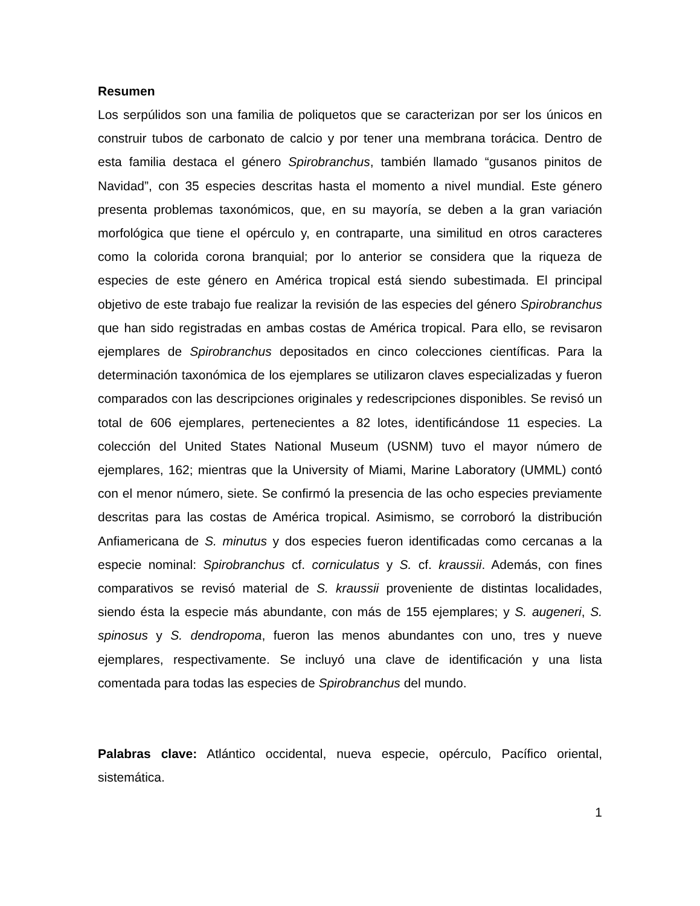Resumen
Los serpúlidos son una familia de poliquetos que se caracterizan por ser los únicos en construir tubos de carbonato de calcio y por tener una membrana torácica. Dentro de esta familia destaca el género Spirobranchus, también llamado “gusanos pinitos de Navidad”, con 35 especies descritas hasta el momento a nivel mundial. Este género presenta problemas taxonómicos, que, en su mayoría, se deben a la gran variación morfológica que tiene el opérculo y, en contraparte, una similitud en otros caracteres como la colorida corona branquial; por lo anterior se considera que la riqueza de especies de este género en América tropical está siendo subestimada. El principal objetivo de este trabajo fue realizar la revisión de las especies del género Spirobranchus que han sido registradas en ambas costas de América tropical. Para ello, se revisaron ejemplares de Spirobranchus depositados en cinco colecciones científicas. Para la determinación taxonómica de los ejemplares se utilizaron claves especializadas y fueron comparados con las descripciones originales y redescripciones disponibles. Se revisó un total de 606 ejemplares, pertenecientes a 82 lotes, identificándose 11 especies. La colección del United States National Museum (USNM) tuvo el mayor número de ejemplares, 162; mientras que la University of Miami, Marine Laboratory (UMML) contó con el menor número, siete. Se confirmó la presencia de las ocho especies previamente descritas para las costas de América tropical. Asimismo, se corroboró la distribución Anfiamericana de S. minutus y dos especies fueron identificadas como cercanas a la especie nominal: Spirobranchus cf. corniculatus y S. cf. kraussii. Además, con fines comparativos se revisó material de S. kraussii proveniente de distintas localidades, siendo ésta la especie más abundante, con más de 155 ejemplares; y S. augeneri, S. spinosus y S. dendropoma, fueron las menos abundantes con uno, tres y nueve ejemplares, respectivamente. Se incluyó una clave de identificación y una lista comentada para todas las especies de Spirobranchus del mundo.
Palabras clave: Atlántico occidental, nueva especie, opérculo, Pacífico oriental, sistemática.
1